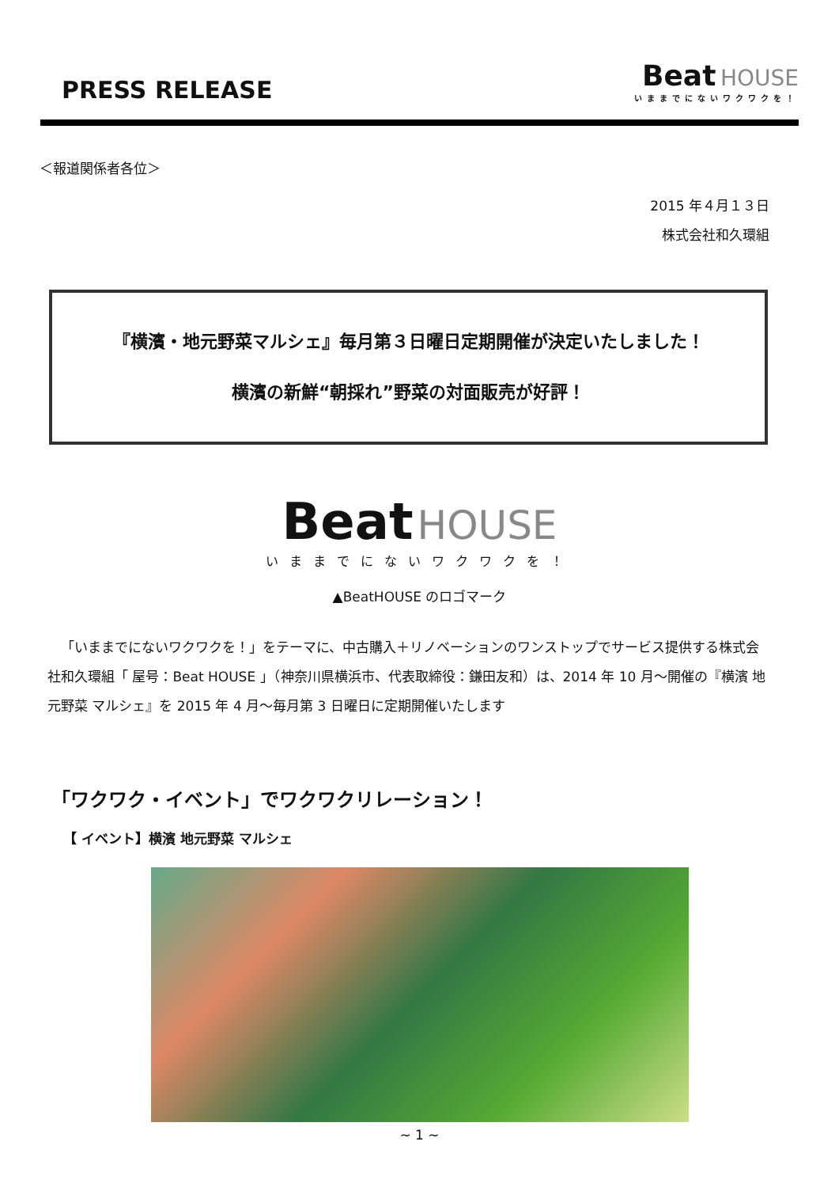PRESS RELEASE
Beat HOUSE
いままでにないワクワクを！
＜報道関係者各位＞
2015 年４月１３日
株式会社和久環組
『横濱・地元野菜マルシェ』毎月第３日曜日定期開催が決定いたしました！
横濱の新鮮“朝採れ”野菜の対面販売が好評！
Beat HOUSE
いままでにないワクワクを！
▲BeatHOUSE のロゴマーク
「いままでにないワクワクを！」をテーマに、中古購入＋リノベーションのワンストップでサービス提供する株式会社和久環組「 屋号：Beat HOUSE 」（神奈川県横浜市、代表取締役：鎌田友和）は、2014 年 10 月～開催の『横濱 地元野菜 マルシェ』を 2015 年 4 月～毎月第 3 日曜日に定期開催いたします
「ワクワク・イベント」でワクワクリレーション！
【 イベント】横濱 地元野菜 マルシェ
~ 1 ~